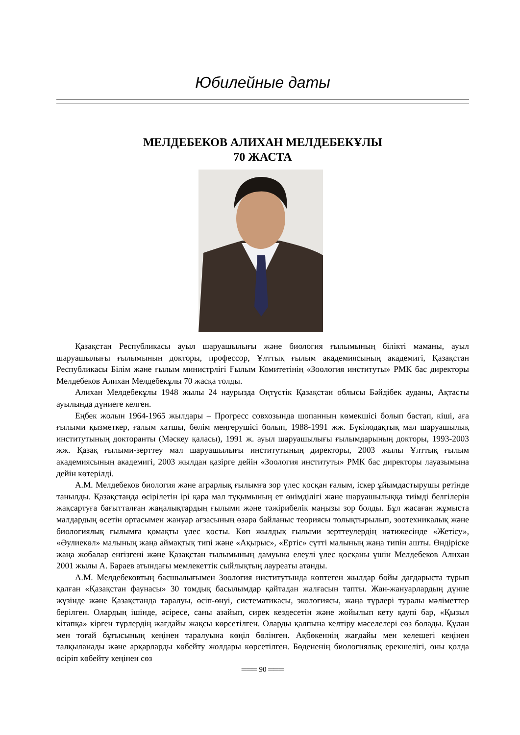Юбилейные даты
МЕЛДЕБЕКОВ АЛИХАН МЕЛДЕБЕКҰЛЫ
70 ЖАСТА
Қазақстан Республикасы ауыл шаруашылығы және биология ғылымының білікті маманы, ауыл шаруашылығы ғылымының докторы, профессор, Ұлттық ғылым академиясының академигі, Қазақстан Республикасы Білім және ғылым министрлігі Ғылым Комитетінің «Зоология институты» РМК бас директоры Мелдебеков Алихан Мелдебекұлы 70 жасқа толды.
Алихан Мелдебекұлы 1948 жылы 24 наурызда Оңтүстік Қазақстан облысы Бәйдібек ауданы, Ақтасты ауылында дүниеге келген.
Еңбек жолын 1964-1965 жылдары – Прогресс совхозында шопанның көмекшісі болып бастап, кіші, аға ғылыми қызметкер, ғалым хатшы, бөлім меңгерушісі болып, 1988-1991 жж. Бүкілодақтық мал шаруашылық институтының докторанты (Мәскеу қаласы), 1991 ж. ауыл шаруашылығы ғылымдарының докторы, 1993-2003 жж. Қазақ ғылыми-зерттеу мал шаруашылығы институтының директоры, 2003 жылы Ұлттық ғылым академиясының академигі, 2003 жылдан қазірге дейін «Зоология институты» РМК бас директоры лауазымына дейін көтерілді.
А.М. Мелдебеков биология және аграрлық ғылымға зор үлес қосқан ғалым, іскер ұйымдастырушы ретінде танылды. Қазақстанда өсірілетін ірі қара мал тұқымының ет өнімділігі және шаруашылыққа тиімді белгілерін жақсартуға бағытталған жаңалықтардың ғылыми және тәжірибелік маңызы зор болды. Бұл жасаған жұмыста малдардың өсетін ортасымен жануар ағзасының өзара байланыс теориясы толықтырылып, зоотехникалық және биологиялық ғылымға қомақты үлес қосты. Көп жылдық ғылыми зерттеулердің нәтижесінде «Жетісу», «Әулиекөл» малының жаңа аймақтық типі және «Ақырыс», «Ертіс» сүтті малының жаңа типін ашты. Өндіріске жаңа жобалар енгізгені және Қазақстан ғылымының дамуына елеулі үлес қосқаны үшін Мелдебеков Алихан 2001 жылы А. Бараев атындағы мемлекеттік сыйлықтың лауреаты атанды.
А.М. Мелдебековтың басшылығымен Зоология институтында көптеген жылдар бойы дағдарыста тұрып қалған «Қазақстан фаунасы» 30 томдық басылымдар қайтадан жалғасын тапты. Жан-жануарлардың дүние жүзінде және Қазақстанда таралуы, өсіп-өнуі, систематикасы, экологиясы, жаңа түрлері туралы мәліметтер берілген. Олардың ішінде, әсіресе, саны азайып, сирек кездесетін және жойылып кету қаупі бар, «Қызыл кітапқа» кірген түрлердің жағдайы жақсы көрсетілген. Оларды қалпына келтіру мәселелері сөз болады. Құлан мен тоғай бұғысының кеңінен таралуына көңіл бөлінген. Ақбөкеннің жағдайы мен келешегі кеңінен талқыланады және арқарларды көбейту жолдары көрсетілген. Бөдененің биологиялық ерекшелігі, оны қолда өсіріп көбейту кеңінен сөз
═══ 90 ═══